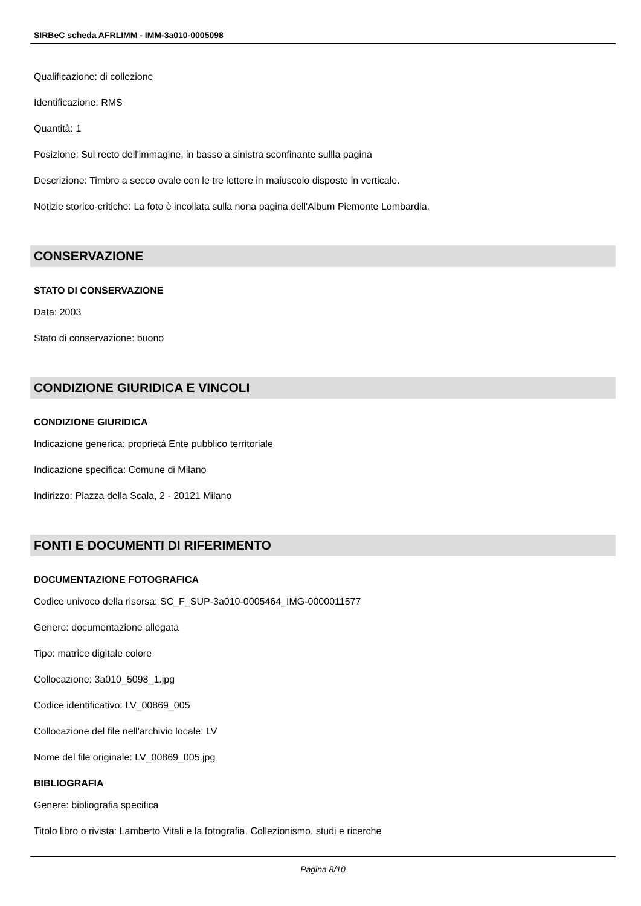SIRBeC scheda AFRLIMM - IMM-3a010-0005098
Qualificazione: di collezione
Identificazione: RMS
Quantità: 1
Posizione: Sul recto dell'immagine, in basso a sinistra sconfinante sullla pagina
Descrizione: Timbro a secco ovale con le tre lettere in maiuscolo disposte in verticale.
Notizie storico-critiche: La foto è incollata sulla nona pagina dell'Album Piemonte Lombardia.
CONSERVAZIONE
STATO DI CONSERVAZIONE
Data: 2003
Stato di conservazione: buono
CONDIZIONE GIURIDICA E VINCOLI
CONDIZIONE GIURIDICA
Indicazione generica: proprietà Ente pubblico territoriale
Indicazione specifica: Comune di Milano
Indirizzo: Piazza della Scala, 2 - 20121 Milano
FONTI E DOCUMENTI DI RIFERIMENTO
DOCUMENTAZIONE FOTOGRAFICA
Codice univoco della risorsa: SC_F_SUP-3a010-0005464_IMG-0000011577
Genere: documentazione allegata
Tipo: matrice digitale colore
Collocazione: 3a010_5098_1.jpg
Codice identificativo: LV_00869_005
Collocazione del file nell'archivio locale: LV
Nome del file originale: LV_00869_005.jpg
BIBLIOGRAFIA
Genere: bibliografia specifica
Titolo libro o rivista: Lamberto Vitali e la fotografia. Collezionismo, studi e ricerche
Pagina 8/10